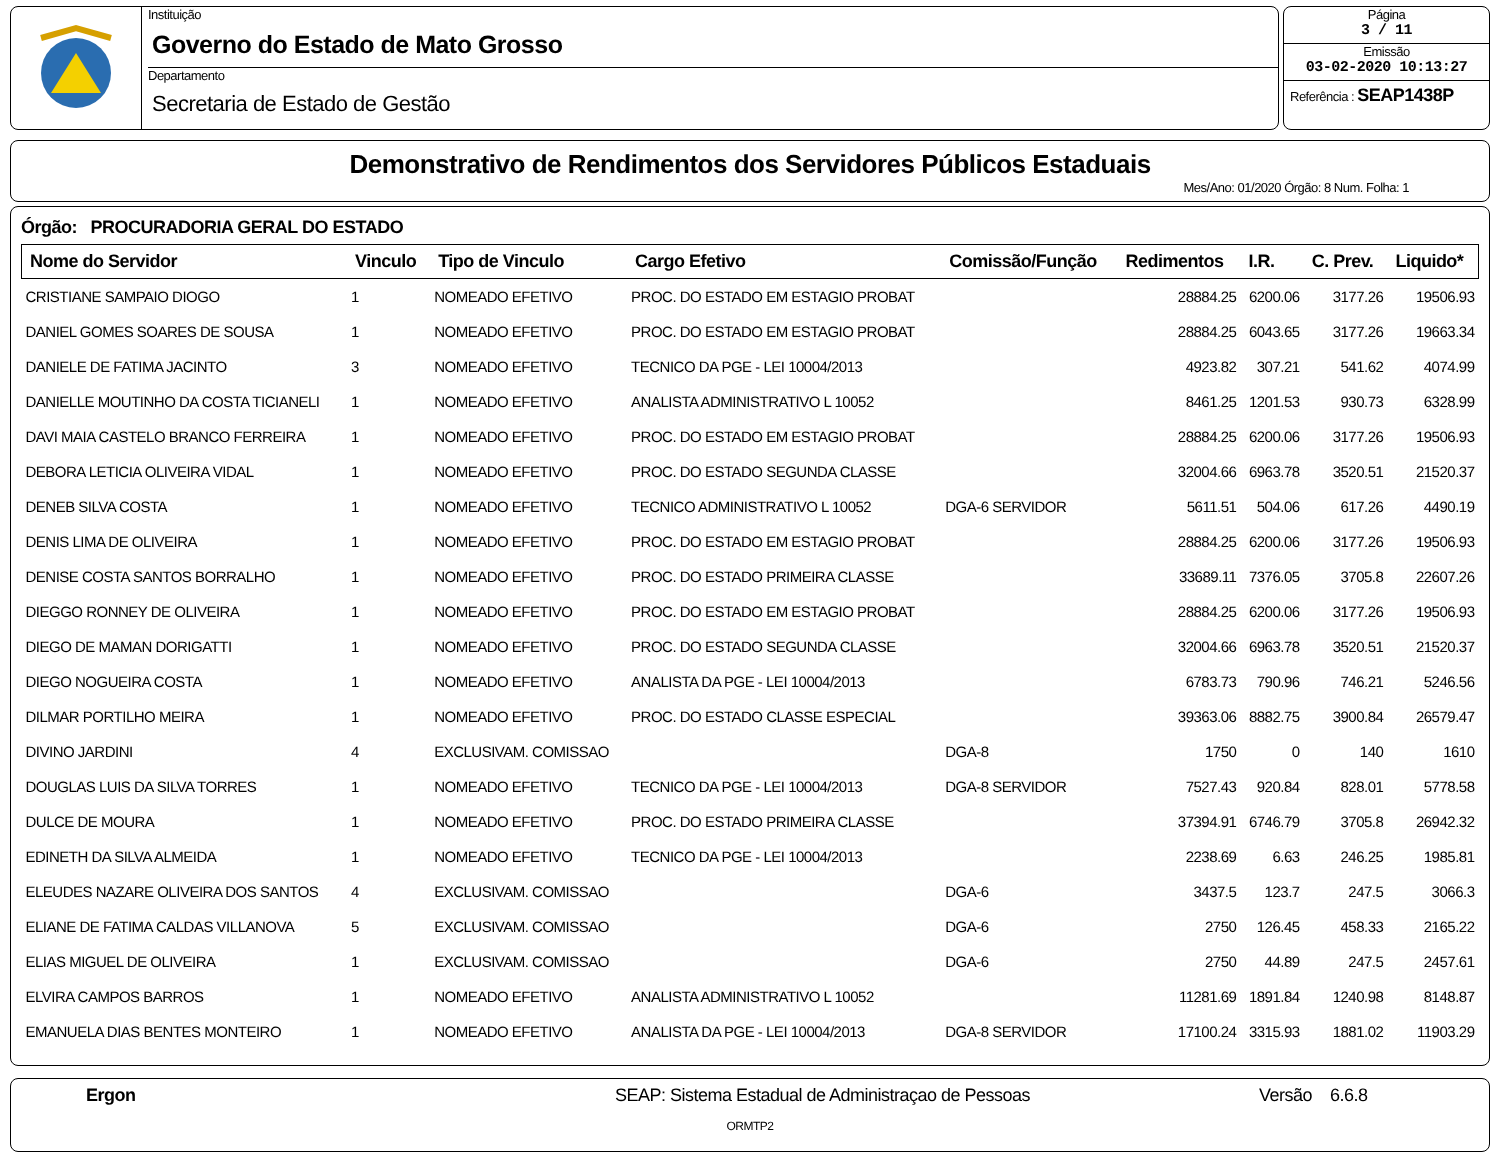Instituição
Governo do Estado de Mato Grosso
Departamento
Secretaria de Estado de Gestão
Página
3 / 11
Emissão
03-02-2020 10:13:27
Referência : SEAP1438P
Demonstrativo de Rendimentos dos Servidores Públicos Estaduais
Mes/Ano: 01/2020 Órgão: 8 Num. Folha: 1
Órgão: PROCURADORIA GERAL DO ESTADO
| Nome do Servidor | Vinculo | Tipo de Vinculo | Cargo Efetivo | Comissão/Função | Redimentos | I.R. | C. Prev. | Liquido* |
| --- | --- | --- | --- | --- | --- | --- | --- | --- |
| CRISTIANE SAMPAIO DIOGO | 1 | NOMEADO EFETIVO | PROC. DO ESTADO EM ESTAGIO PROBAT | | 28884.25 | 6200.06 | 3177.26 | 19506.93 |
| DANIEL GOMES SOARES DE SOUSA | 1 | NOMEADO EFETIVO | PROC. DO ESTADO EM ESTAGIO PROBAT | | 28884.25 | 6043.65 | 3177.26 | 19663.34 |
| DANIELE DE FATIMA JACINTO | 3 | NOMEADO EFETIVO | TECNICO DA PGE - LEI 10004/2013 | | 4923.82 | 307.21 | 541.62 | 4074.99 |
| DANIELLE MOUTINHO DA COSTA TICIANELI | 1 | NOMEADO EFETIVO | ANALISTA ADMINISTRATIVO L 10052 | | 8461.25 | 1201.53 | 930.73 | 6328.99 |
| DAVI MAIA CASTELO BRANCO FERREIRA | 1 | NOMEADO EFETIVO | PROC. DO ESTADO EM ESTAGIO PROBAT | | 28884.25 | 6200.06 | 3177.26 | 19506.93 |
| DEBORA LETICIA OLIVEIRA VIDAL | 1 | NOMEADO EFETIVO | PROC. DO ESTADO SEGUNDA CLASSE | | 32004.66 | 6963.78 | 3520.51 | 21520.37 |
| DENEB SILVA COSTA | 1 | NOMEADO EFETIVO | TECNICO ADMINISTRATIVO L 10052 | DGA-6 SERVIDOR | 5611.51 | 504.06 | 617.26 | 4490.19 |
| DENIS LIMA DE OLIVEIRA | 1 | NOMEADO EFETIVO | PROC. DO ESTADO EM ESTAGIO PROBAT | | 28884.25 | 6200.06 | 3177.26 | 19506.93 |
| DENISE COSTA SANTOS BORRALHO | 1 | NOMEADO EFETIVO | PROC. DO ESTADO PRIMEIRA CLASSE | | 33689.11 | 7376.05 | 3705.8 | 22607.26 |
| DIEGGO RONNEY DE OLIVEIRA | 1 | NOMEADO EFETIVO | PROC. DO ESTADO EM ESTAGIO PROBAT | | 28884.25 | 6200.06 | 3177.26 | 19506.93 |
| DIEGO DE MAMAN DORIGATTI | 1 | NOMEADO EFETIVO | PROC. DO ESTADO SEGUNDA CLASSE | | 32004.66 | 6963.78 | 3520.51 | 21520.37 |
| DIEGO NOGUEIRA COSTA | 1 | NOMEADO EFETIVO | ANALISTA DA PGE - LEI 10004/2013 | | 6783.73 | 790.96 | 746.21 | 5246.56 |
| DILMAR PORTILHO MEIRA | 1 | NOMEADO EFETIVO | PROC. DO ESTADO CLASSE ESPECIAL | | 39363.06 | 8882.75 | 3900.84 | 26579.47 |
| DIVINO JARDINI | 4 | EXCLUSIVAM. COMISSAO | | DGA-8 | 1750 | 0 | 140 | 1610 |
| DOUGLAS LUIS DA SILVA TORRES | 1 | NOMEADO EFETIVO | TECNICO DA PGE - LEI 10004/2013 | DGA-8 SERVIDOR | 7527.43 | 920.84 | 828.01 | 5778.58 |
| DULCE DE MOURA | 1 | NOMEADO EFETIVO | PROC. DO ESTADO PRIMEIRA CLASSE | | 37394.91 | 6746.79 | 3705.8 | 26942.32 |
| EDINETH DA SILVA ALMEIDA | 1 | NOMEADO EFETIVO | TECNICO DA PGE - LEI 10004/2013 | | 2238.69 | 6.63 | 246.25 | 1985.81 |
| ELEUDES NAZARE OLIVEIRA DOS SANTOS | 4 | EXCLUSIVAM. COMISSAO | | DGA-6 | 3437.5 | 123.7 | 247.5 | 3066.3 |
| ELIANE DE FATIMA CALDAS VILLANOVA | 5 | EXCLUSIVAM. COMISSAO | | DGA-6 | 2750 | 126.45 | 458.33 | 2165.22 |
| ELIAS MIGUEL DE OLIVEIRA | 1 | EXCLUSIVAM. COMISSAO | | DGA-6 | 2750 | 44.89 | 247.5 | 2457.61 |
| ELVIRA CAMPOS BARROS | 1 | NOMEADO EFETIVO | ANALISTA ADMINISTRATIVO L 10052 | | 11281.69 | 1891.84 | 1240.98 | 8148.87 |
| EMANUELA DIAS BENTES MONTEIRO | 1 | NOMEADO EFETIVO | ANALISTA DA PGE - LEI 10004/2013 | DGA-8 SERVIDOR | 17100.24 | 3315.93 | 1881.02 | 11903.29 |
Ergon
SEAP: Sistema Estadual de Administraçao de Pessoas
Versão 6.6.8
ORMTP2